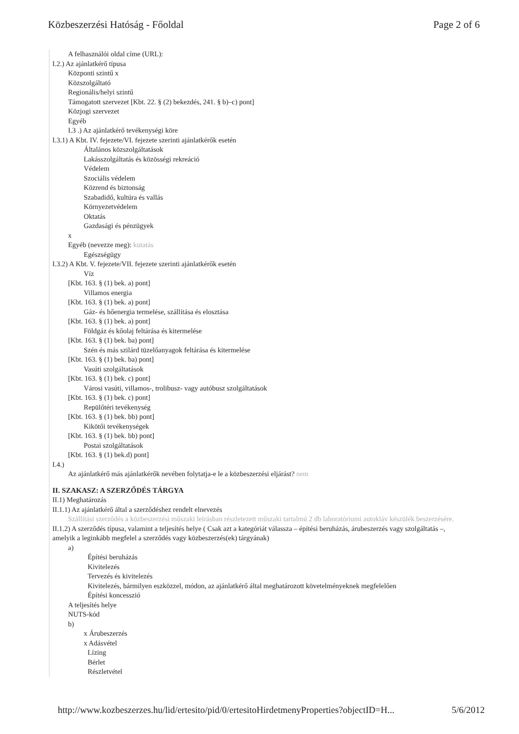Közbeszerzési Hatóság - Főoldal Page 2 of 6
A felhasználói oldal címe (URL):
I.2.) Az ajánlatkérő típusa
Központi szintű x
Közszolgáltató
Regionális/helyi szintű
Támogatott szervezet [Kbt. 22. § (2) bekezdés, 241. § b)–c) pont]
Közjogi szervezet
Egyéb
I.3 .) Az ajánlatkérő tevékenységi köre
I.3.1) A Kbt. IV. fejezete/VI. fejezete szerinti ajánlatkérők esetén
Általános közszolgáltatások
Lakásszolgáltatás és közösségi rekreáció
Védelem
Szociális védelem
Közrend és biztonság
Szabadidő, kultúra és vallás
Környezetvédelem
Oktatás
Gazdasági és pénzügyek
x
Egyéb (nevezze meg): kutatás
Egészségügy
I.3.2) A Kbt. V. fejezete/VII. fejezete szerinti ajánlatkérők esetén
Víz
[Kbt. 163. § (1) bek. a) pont]
Villamos energia
[Kbt. 163. § (1) bek. a) pont]
Gáz- és hőenergia termelése, szállítása és elosztása
[Kbt. 163. § (1) bek. a) pont]
Földgáz és kőolaj feltárása és kitermelése
[Kbt. 163. § (1) bek. ba) pont]
Szén és más szilárd tüzelőanyagok feltárása és kitermelése
[Kbt. 163. § (1) bek. ba) pont]
Vasúti szolgáltatások
[Kbt. 163. § (1) bek. c) pont]
Városi vasúti, villamos-, trolibusz- vagy autóbusz szolgáltatások
[Kbt. 163. § (1) bek. c) pont]
Repülőtéri tevékenység
[Kbt. 163. § (1) bek. bb) pont]
Kikötői tevékenységek
[Kbt. 163. § (1) bek. bb) pont]
Postai szolgáltatások
[Kbt. 163. § (1) bek.d) pont]
I.4.)
Az ajánlatkérő más ajánlatkérők nevében folytatja-e le a közbeszerzési eljárást? nem
II. SZAKASZ: A SZERZŐDÉS TÁRGYA
II.1) Meghatározás
II.1.1) Az ajánlatkérő által a szerződéshez rendelt elnevezés
Szállítási szerződés a közbeszerzési műszaki leírásban részletezett műszaki tartalmú 2 db laboratóriumi autokláv készülék beszerzésére.
II.1.2) A szerződés típusa, valamint a teljesítés helye ( Csak azt a kategóriát válassza – építési beruházás, árubeszerzés vagy szolgáltatás –, amelyik a leginkább megfelel a szerződés vagy közbeszerzés(ek) tárgyának)
a)
Építési beruházás
Kivitelezés
Tervezés és kivitelezés
Kivitelezés, bármilyen eszközzel, módon, az ajánlatkérő által meghatározott követelményeknek megfelelően
Építési koncesszió
A teljesítés helye
NUTS-kód
b)
x Árubeszerzés
x Adásvétel
Lízing
Bérlet
Részletvétel
http://www.kozbeszerzes.hu/lid/ertesito/pid/0/ertesitoHirdetmenyProperties?objectID=H... 5/6/2012